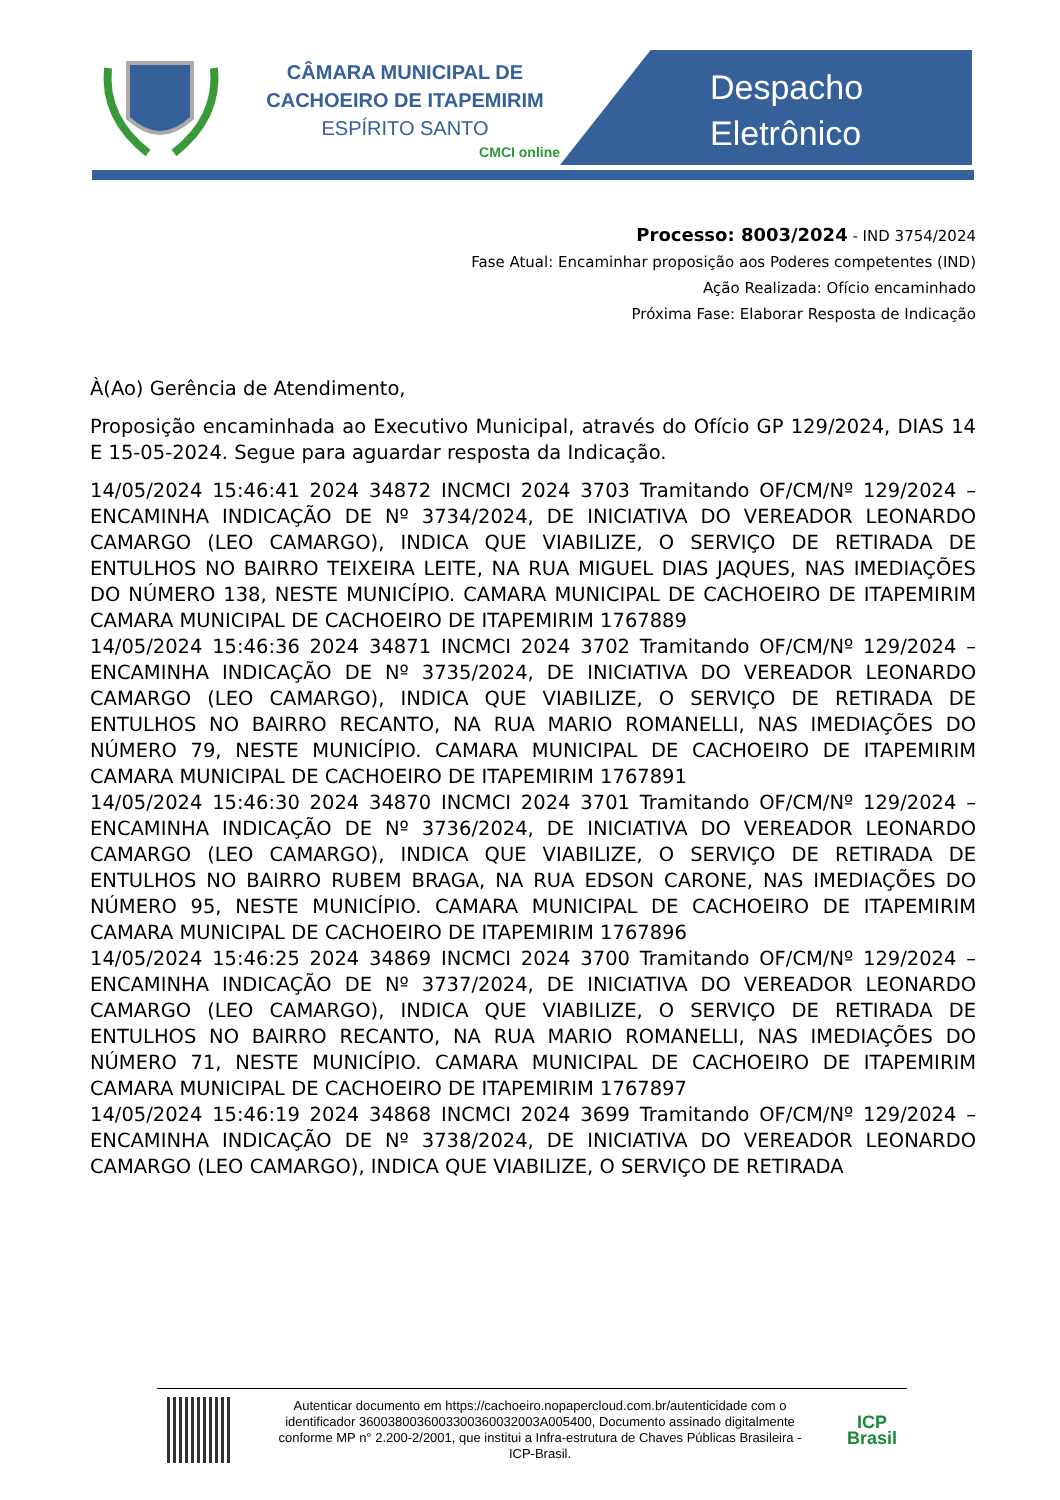CÂMARA MUNICIPAL DE
CACHOEIRO DE ITAPEMIRIM
ESPÍRITO SANTO
CMCI online
Despacho
Eletrônico
Processo: 8003/2024 - IND 3754/2024
Fase Atual: Encaminhar proposição aos Poderes competentes (IND)
Ação Realizada: Ofício encaminhado
Próxima Fase: Elaborar Resposta de Indicação
À(Ao) Gerência de Atendimento,
Proposição encaminhada ao Executivo Municipal, através do Ofício GP 129/2024, DIAS 14 E 15-05-2024. Segue para aguardar resposta da Indicação.
14/05/2024 15:46:41 2024 34872 INCMCI 2024 3703 Tramitando OF/CM/Nº 129/2024 – ENCAMINHA INDICAÇÃO DE Nº 3734/2024, DE INICIATIVA DO VEREADOR LEONARDO CAMARGO (LEO CAMARGO), INDICA QUE VIABILIZE, O SERVIÇO DE RETIRADA DE ENTULHOS NO BAIRRO TEIXEIRA LEITE, NA RUA MIGUEL DIAS JAQUES, NAS IMEDIAÇÕES DO NÚMERO 138, NESTE MUNICÍPIO. CAMARA MUNICIPAL DE CACHOEIRO DE ITAPEMIRIM CAMARA MUNICIPAL DE CACHOEIRO DE ITAPEMIRIM 1767889
14/05/2024 15:46:36 2024 34871 INCMCI 2024 3702 Tramitando OF/CM/Nº 129/2024 – ENCAMINHA INDICAÇÃO DE Nº 3735/2024, DE INICIATIVA DO VEREADOR LEONARDO CAMARGO (LEO CAMARGO), INDICA QUE VIABILIZE, O SERVIÇO DE RETIRADA DE ENTULHOS NO BAIRRO RECANTO, NA RUA MARIO ROMANELLI, NAS IMEDIAÇÕES DO NÚMERO 79, NESTE MUNICÍPIO. CAMARA MUNICIPAL DE CACHOEIRO DE ITAPEMIRIM CAMARA MUNICIPAL DE CACHOEIRO DE ITAPEMIRIM 1767891
14/05/2024 15:46:30 2024 34870 INCMCI 2024 3701 Tramitando OF/CM/Nº 129/2024 – ENCAMINHA INDICAÇÃO DE Nº 3736/2024, DE INICIATIVA DO VEREADOR LEONARDO CAMARGO (LEO CAMARGO), INDICA QUE VIABILIZE, O SERVIÇO DE RETIRADA DE ENTULHOS NO BAIRRO RUBEM BRAGA, NA RUA EDSON CARONE, NAS IMEDIAÇÕES DO NÚMERO 95, NESTE MUNICÍPIO. CAMARA MUNICIPAL DE CACHOEIRO DE ITAPEMIRIM CAMARA MUNICIPAL DE CACHOEIRO DE ITAPEMIRIM 1767896
14/05/2024 15:46:25 2024 34869 INCMCI 2024 3700 Tramitando OF/CM/Nº 129/2024 – ENCAMINHA INDICAÇÃO DE Nº 3737/2024, DE INICIATIVA DO VEREADOR LEONARDO CAMARGO (LEO CAMARGO), INDICA QUE VIABILIZE, O SERVIÇO DE RETIRADA DE ENTULHOS NO BAIRRO RECANTO, NA RUA MARIO ROMANELLI, NAS IMEDIAÇÕES DO NÚMERO 71, NESTE MUNICÍPIO. CAMARA MUNICIPAL DE CACHOEIRO DE ITAPEMIRIM CAMARA MUNICIPAL DE CACHOEIRO DE ITAPEMIRIM 1767897
14/05/2024 15:46:19 2024 34868 INCMCI 2024 3699 Tramitando OF/CM/Nº 129/2024 – ENCAMINHA INDICAÇÃO DE Nº 3738/2024, DE INICIATIVA DO VEREADOR LEONARDO CAMARGO (LEO CAMARGO), INDICA QUE VIABILIZE, O SERVIÇO DE RETIRADA
Autenticar documento em https://cachoeiro.nopapercloud.com.br/autenticidade com o identificador 360038003600330036003200​3A005400, Documento assinado digitalmente conforme MP n° 2.200-2/2001, que institui a Infra-estrutura de Chaves Públicas Brasileira - ICP-Brasil.
ICP
Brasil